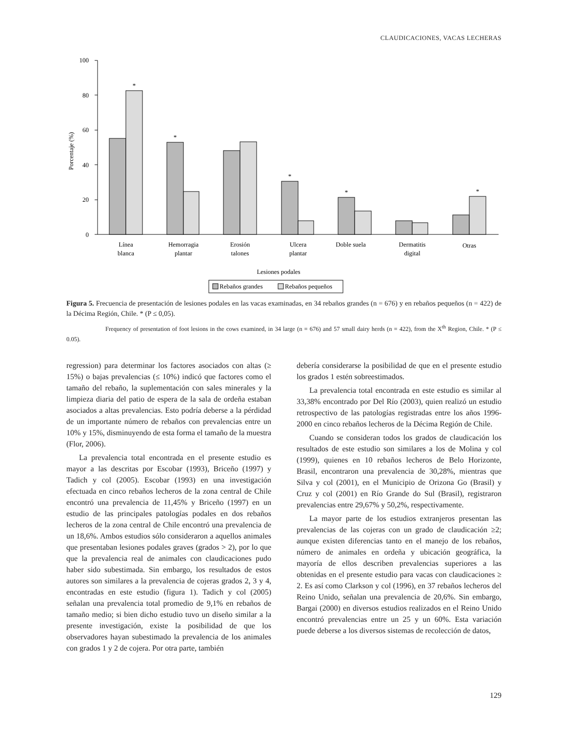CLAUDICACIONES, VACAS LECHERAS
0
20
40
60
80
100
Porcentaje (%)
*
*
*
*
*
Línea
blanca
Hemorragia
plantar
Erosión
talones
Ulcera
plantar
Doble suela
Dermatitis
digital
Otras
Lesiones podales
Rebaños grandes
Rebaños pequeños
Figura 5. Frecuencia de presentación de lesiones podales en las vacas examinadas, en 34 rebaños grandes (n = 676) y en rebaños pequeños (n = 422) de la Décima Región, Chile. * (P ≤ 0,05).
Frequency of presentation of foot lesions in the cows examined, in 34 large (n = 676) and 57 small dairy herds (n = 422), from the X<sup>th</sup> Region, Chile. * (P ≤ 0.05).
regression) para determinar los factores asociados con altas (≥ 15%) o bajas prevalencias (≤ 10%) indicó que factores como el tamaño del rebaño, la suplementación con sales minerales y la limpieza diaria del patio de espera de la sala de ordeña estaban asociados a altas prevalencias. Esto podría deberse a la pérdidad de un importante número de rebaños con prevalencias entre un 10% y 15%, disminuyendo de esta forma el tamaño de la muestra (Flor, 2006).
La prevalencia total encontrada en el presente estudio es mayor a las descritas por Escobar (1993), Briceño (1997) y Tadich y col (2005). Escobar (1993) en una investigación efectuada en cinco rebaños lecheros de la zona central de Chile encontró una prevalencia de 11,45% y Briceño (1997) en un estudio de las principales patologías podales en dos rebaños lecheros de la zona central de Chile encontró una prevalencia de un 18,6%. Ambos estudios sólo considera­ron a aquellos animales que presentaban lesiones podales graves (grados > 2), por lo que que la prevalencia real de animales con claudicaciones pudo haber sido subestimada. Sin embargo, los resultados de estos autores son similares a la prevalencia de cojeras grados 2, 3 y 4, encontradas en este estudio (figura 1). Tadich y col (2005) señalan una prevalencia total promedio de 9,1% en rebaños de tamaño medio; si bien dicho estudio tuvo un diseño similar a la presente investigación, existe la posibilidad de que los observadores hayan subestimado la prevalencia de los animales con grados 1 y 2 de cojera. Por otra parte, también
debería considerarse la posibilidad de que en el presente estudio los grados 1 estén sobreestimados.
La prevalencia total encontrada en este estudio es similar al 33,38% encontrado por Del Río (2003), quien realizó un estudio retrospectivo de las patologías registradas entre los años 1996-2000 en cinco rebaños lecheros de la Décima Región de Chile.
Cuando se consideran todos los grados de claudica­ción los resultados de este estudio son similares a los de Molina y col (1999), quienes en 10 rebaños lecheros de Belo Horizonte, Brasil, encontraron una prevalencia de 30,28%, mientras que Silva y col (2001), en el Municipio de Orizona Go (Brasil) y Cruz y col (2001) en Río Grande do Sul (Brasil), registraron prevalencias entre 29,67% y 50,2%, respectivamente.
La mayor parte de los estudios extranjeros presentan las prevalencias de las cojeras con un grado de claudica­ción ≥2; aunque existen diferencias tanto en el manejo de los rebaños, número de animales en ordeña y ubicación geográfica, la mayoría de ellos describen prevalencias superiores a las obtenidas en el presente estudio para vacas con claudicaciones ≥ 2. Es así como Clarkson y col (1996), en 37 rebaños lecheros del Reino Unido, señalan una prevalencia de 20,6%. Sin embargo, Bargai (2000) en diversos estudios realizados en el Reino Unido encontró prevalencias entre un 25 y un 60%. Esta variación puede deberse a los diversos sistemas de recolección de datos,
129